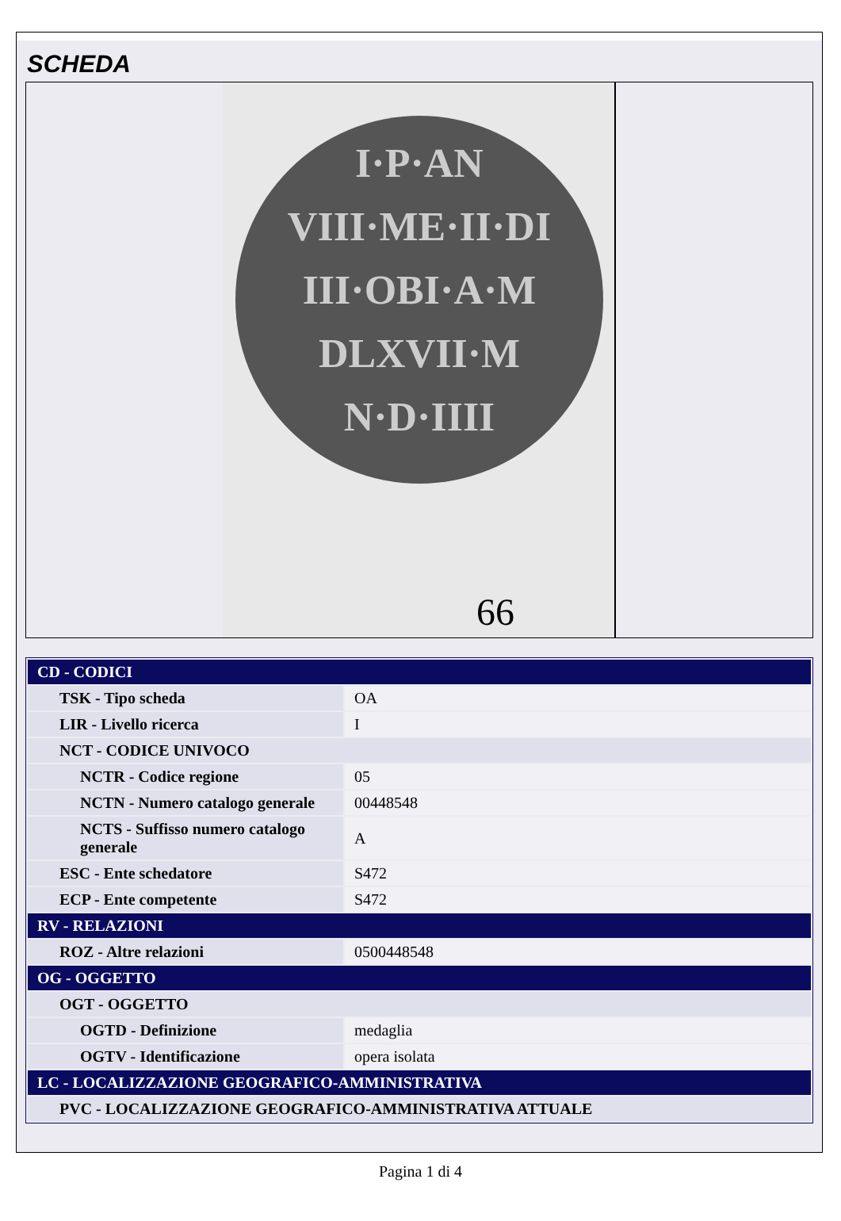SCHEDA
I·P·AN
VIII·ME·II·DI
III·OBI·A·M
DLXVII·M
N·D·IIII
66
| CD - CODICI | |
| --- | --- |
| TSK - Tipo scheda | OA |
| LIR - Livello ricerca | I |
| NCT - CODICE UNIVOCO | |
| NCTR - Codice regione | 05 |
| NCTN - Numero catalogo generale | 00448548 |
| NCTS - Suffisso numero catalogo generale | A |
| ESC - Ente schedatore | S472 |
| ECP - Ente competente | S472 |
| RV - RELAZIONI | |
| ROZ - Altre relazioni | 0500448548 |
| OG - OGGETTO | |
| OGT - OGGETTO | |
| OGTD - Definizione | medaglia |
| OGTV - Identificazione | opera isolata |
| LC - LOCALIZZAZIONE GEOGRAFICO-AMMINISTRATIVA | |
| PVC - LOCALIZZAZIONE GEOGRAFICO-AMMINISTRATIVA ATTUALE | |
Pagina 1 di 4